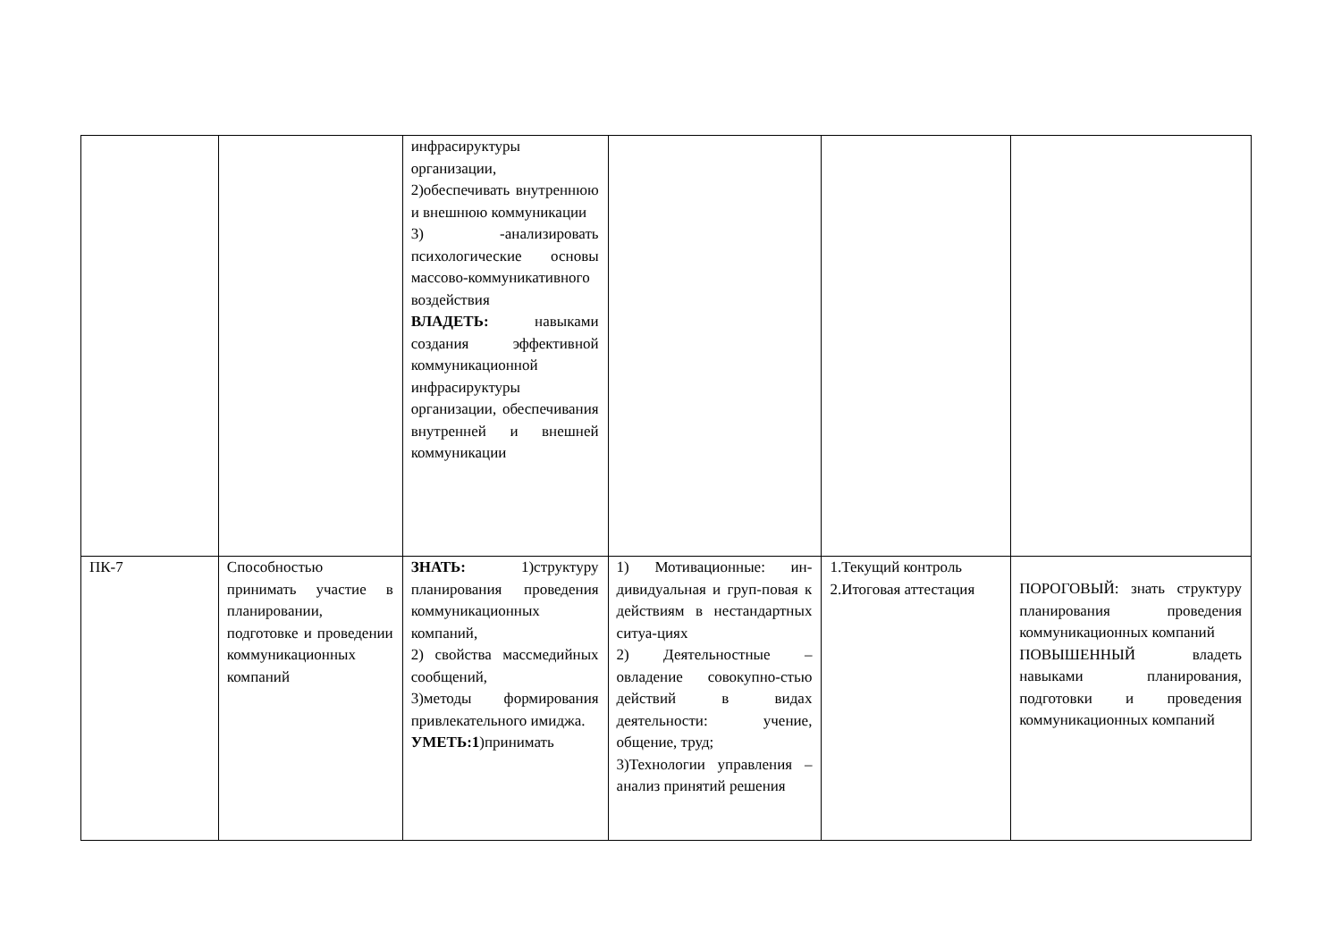| | | инфрасируктуры организации, 2)обеспечивать внутреннюю и внешнюю коммуникации 3) -анализировать психологические основы массово-коммуникативного воздействия ВЛАДЕТЬ: навыками создания эффективной коммуникационной инфрасируктуры организации, обеспечивания внутренней и внешней коммуникации | | | |
| ПК-7 | Способностью принимать участие в планировании, подготовке и проведении коммуникационных компаний | ЗНАТЬ: 1)структуру планирования проведения коммуникационных компаний, 2) свойства массмедийных сообщений, 3)методы формирования привлекательного имиджа. УМЕТЬ:1 )принимать | 1) Мотивационные: ин-дивидуальная и груп-повая к действиям в нестандартных ситуа-циях 2) Деятельностные – овладение совокупно-стью действий в видах деятельности: учение, общение, труд; 3)Технологии управления – анализ принятий решения | 1.Текущий контроль 2.Итоговая аттестация | ПОРОГОВЫЙ: знать структуру планирования проведения коммуникационных компаний ПОВЫШЕННЫЙ владеть навыками планирования, подготовки и проведения коммуникационных компаний |